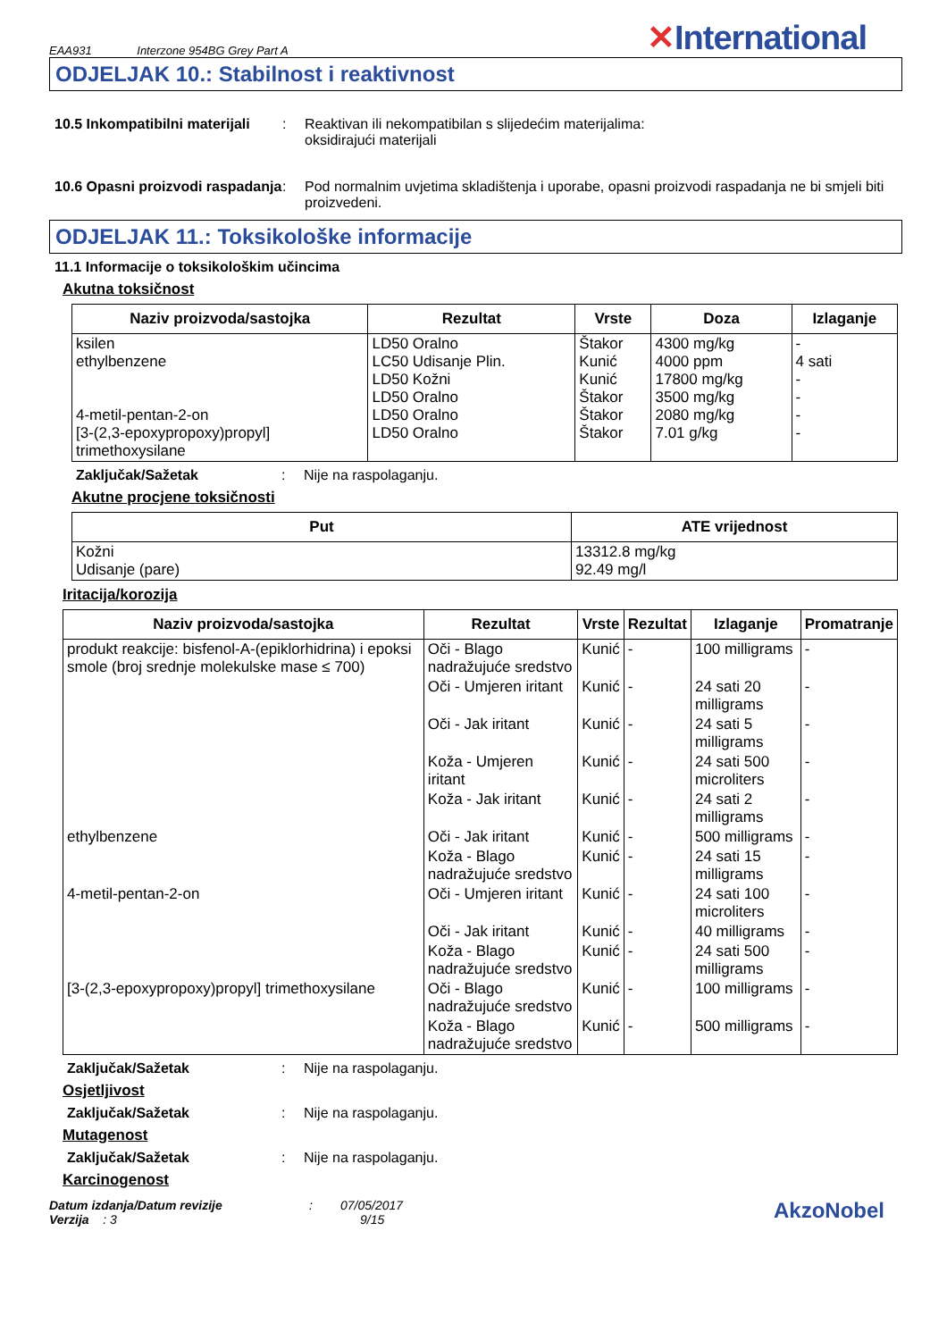EAA931 Interzone 954BG Grey Part A
✕International
ODJELJAK 10.: Stabilnost i reaktivnost
10.5 Inkompatibilni materijali
: Reaktivan ili nekompatibilan s slijedećim materijalima:
oksidirajući materijali
10.6 Opasni proizvodi raspadanja
: Pod normalnim uvjetima skladištenja i uporabe, opasni proizvodi raspadanja ne bi smjeli biti proizvedeni.
ODJELJAK 11.: Toksikološke informacije
11.1 Informacije o toksikološkim učincima
Akutna toksičnost
| Naziv proizvoda/sastojka | Rezultat | Vrste | Doza | Izlaganje |
| --- | --- | --- | --- | --- |
| ksilen ethylbenzene 4-metil-pentan-2-on [3-(2,3-epoxypropoxy)propyl] trimethoxysilane | LD50 Oralno LC50 Udisanje Plin. LD50 Kožni LD50 Oralno LD50 Oralno LD50 Oralno | Štakor Kunić Kunić Štakor Štakor Štakor | 4300 mg/kg 4000 ppm 17800 mg/kg 3500 mg/kg 2080 mg/kg 7.01 g/kg | - 4 sati - - - - |
Zaključak/Sažetak : Nije na raspolaganju.
Akutne procjene toksičnosti
| Put | ATE vrijednost |
| --- | --- |
| Kožni Udisanje (pare) | 13312.8 mg/kg 92.49 mg/l |
Iritacija/korozija
| Naziv proizvoda/sastojka | Rezultat | Vrste | Rezultat | Izlaganje | Promatranje |
| --- | --- | --- | --- | --- | --- |
| produkt reakcije: bisfenol-A-(epiklorhidrina) i epoksi smole (broj srednje molekulske mase ≤ 700) | Oči - Blago nadražujuće sredstvo | Kunić | - | 100 milligrams | - |
| | Oči - Umjeren iritant | Kunić | - | 24 sati 20 milligrams | - |
| | Oči - Jak iritant | Kunić | - | 24 sati 5 milligrams | - |
| | Koža - Umjeren iritant | Kunić | - | 24 sati 500 microliters | - |
| | Koža - Jak iritant | Kunić | - | 24 sati 2 milligrams | - |
| ethylbenzene | Oči - Jak iritant | Kunić | - | 500 milligrams | - |
| | Koža - Blago nadražujuće sredstvo | Kunić | - | 24 sati 15 milligrams | - |
| 4-metil-pentan-2-on | Oči - Umjeren iritant | Kunić | - | 24 sati 100 microliters | - |
| | Oči - Jak iritant | Kunić | - | 40 milligrams | - |
| | Koža - Blago nadražujuće sredstvo | Kunić | - | 24 sati 500 milligrams | - |
| [3-(2,3-epoxypropoxy)propyl] trimethoxysilane | Oči - Blago nadražujuće sredstvo | Kunić | - | 100 milligrams | - |
| | Koža - Blago nadražujuće sredstvo | Kunić | - | 500 milligrams | - |
Zaključak/Sažetak : Nije na raspolaganju.
Osjetljivost
Zaključak/Sažetak : Nije na raspolaganju.
Mutagenost
Zaključak/Sažetak : Nije na raspolaganju.
Karcinogenost
Datum izdanja/Datum revizije : 07/05/2017
Verzija : 3 9/15
AkzoNobel